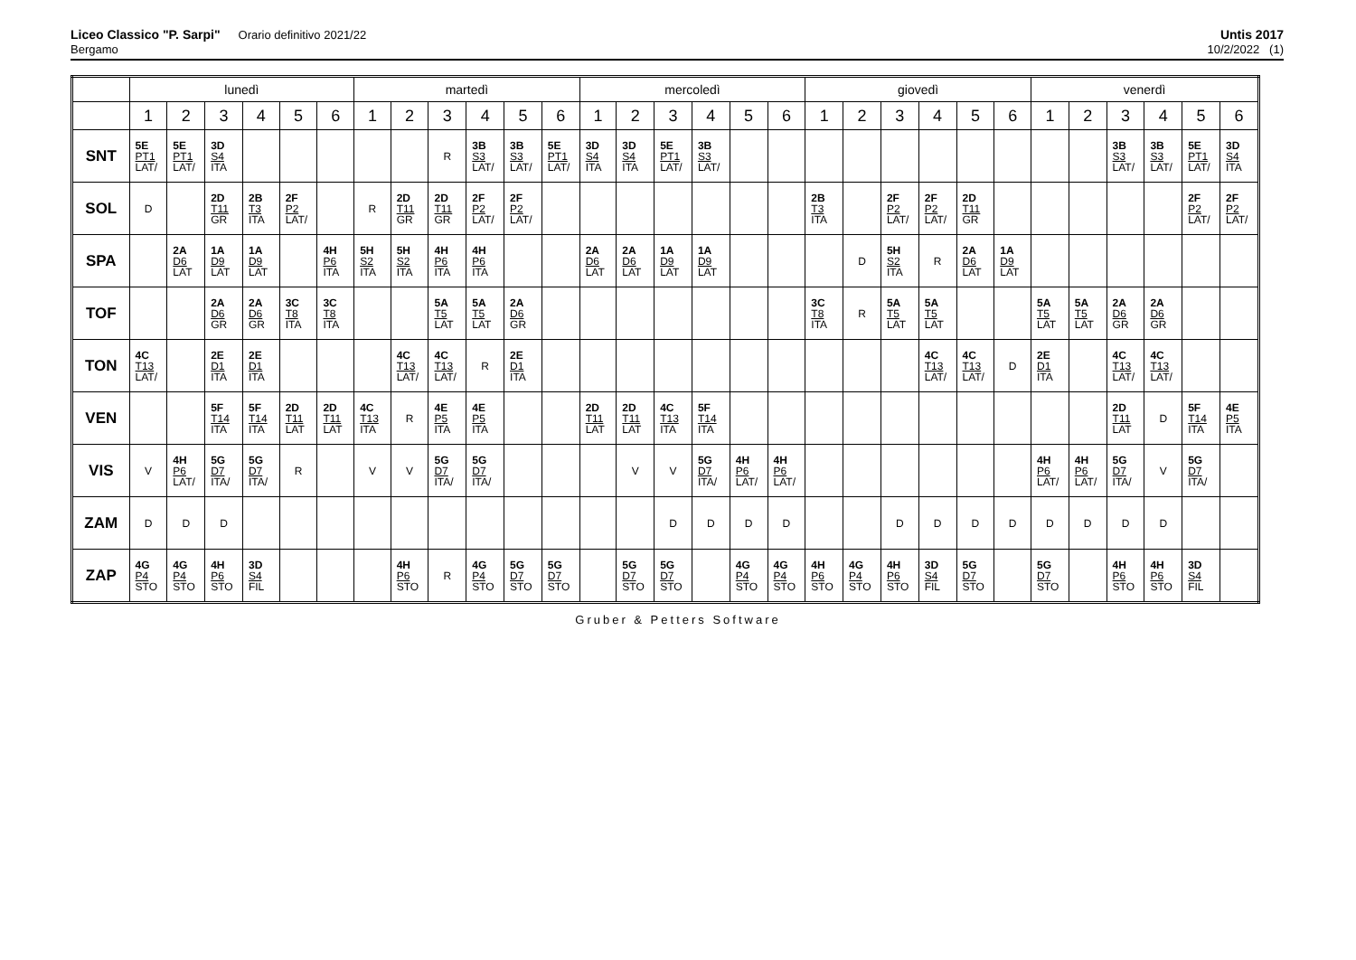Liceo Classico "P. Sarpi" Orario definitivo 2021/22
Bergamo
Untis 2017
10/2/2022 (1)
| | lunedì | | | | | | martedì | | | | | | mercoledì | | | | | | giovedì | | | | | | venerdì | | | | | |
| --- | --- | --- | --- | --- | --- | --- | --- | --- | --- | --- | --- | --- | --- | --- | --- | --- | --- | --- | --- | --- | --- | --- | --- | --- | --- | --- | --- | --- | --- | --- |
| | 1 | 2 | 3 | 4 | 5 | 6 | 1 | 2 | 3 | 4 | 5 | 6 | 1 | 2 | 3 | 4 | 5 | 6 | 1 | 2 | 3 | 4 | 5 | 6 | 1 | 2 | 3 | 4 | 5 | 6 |
| SNT | 5E PT1 LAT/ | 5E PT1 LAT/ | 3D S4 ITA | | | | | | R | 3B S3 LAT/ | 3B S3 LAT/ | 5E PT1 LAT/ | 3D S4 ITA | 3D S4 ITA | 5E PT1 LAT/ | 3B S3 LAT/ | | | | | | | | | | | 3B S3 LAT/ | 3B S3 LAT/ | 5E PT1 LAT/ | 3D S4 ITA |
| SOL | D | | 2D T11 GR | 2B T3 ITA | 2F P2 LAT/ | | R | 2D T11 GR | 2D T11 GR | 2F P2 LAT/ | 2F P2 LAT/ | | | | | | | | 2B T3 ITA | | 2F P2 LAT/ | 2F P2 LAT/ | 2D T11 GR | | | | | | 2F P2 LAT/ | 2F P2 LAT/ |
| SPA | | 2A D6 LAT | 1A D9 LAT | 1A D9 LAT | | 4H P6 ITA | 5H S2 ITA | 5H S2 ITA | 4H P6 ITA | 4H P6 ITA | | | 2A D6 LAT | 2A D6 LAT | 1A D9 LAT | 1A D9 LAT | | | | D | 5H S2 ITA | R | 2A D6 LAT | 1A D9 LAT | | | | | | |
| TOF | | | 2A D6 GR | 2A D6 GR | 3C T8 ITA | 3C T8 ITA | | | 5A T5 LAT | 5A T5 LAT | 2A D6 GR | | | | | | | | 3C T8 ITA | R | 5A T5 LAT | 5A T5 LAT | | | 5A T5 LAT | 5A T5 LAT | 2A D6 GR | 2A D6 GR | | |
| TON | 4C T13 LAT/ | | 2E D1 ITA | 2E D1 ITA | | | | 4C T13 LAT/ | 4C T13 LAT/ | R | 2E D1 ITA | | | | | | | | | | | 4C T13 LAT/ | 4C T13 LAT/ | D | 2E D1 ITA | | 4C T13 LAT/ | 4C T13 LAT/ | | |
| VEN | | | 5F T14 ITA | 5F T14 ITA | 2D T11 LAT | 2D T11 LAT | 4C T13 ITA | R | 4E P5 ITA | 4E P5 ITA | | | 2D T11 LAT | 2D T11 LAT | 4C T13 ITA | 5F T14 ITA | | | | | | | | | | | 2D T11 LAT | D | 5F T14 ITA | 4E P5 ITA |
| VIS | V | 4H P6 LAT/ | 5G D7 ITA/ | 5G D7 ITA/ | R | | V | V | 5G D7 ITA/ | 5G D7 ITA/ | | | | V | V | 5G D7 ITA/ | 4H P6 LAT/ | 4H P6 LAT/ | | | | | | | 4H P6 LAT/ | 4H P6 LAT/ | 5G D7 ITA/ | V | 5G D7 ITA/ | |
| ZAM | D | D | D | | | | | | | | | | | | D | D | D | D | | | D | D | D | D | D | D | D | D | | |
| ZAP | 4G P4 STO | 4G P4 STO | 4H P6 STO | 3D S4 FIL | | | | 4H P6 STO | R | 4G P4 STO | 5G D7 STO | 5G D7 STO | | 5G D7 STO | 5G D7 STO | | 4G P4 STO | 4G P4 STO | 4H P6 STO | 4G P4 STO | 4H P6 STO | 3D S4 FIL | 5G D7 STO | | 5G D7 STO | | 4H P6 STO | 4H P6 STO | 3D S4 FIL | |
Gruber & Petters Software